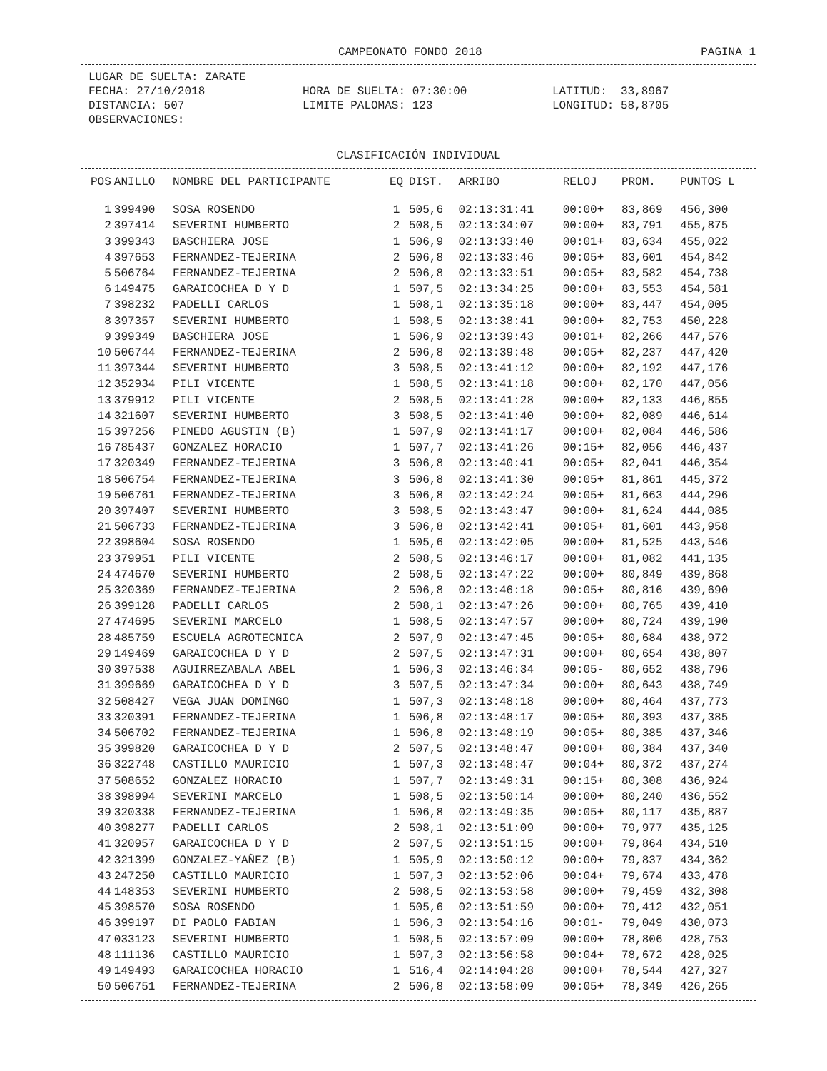CAMPEONATO FONDO 2018 PAGINA 1
| LUGAR DE SUELTA: ZARATE | | |
| FECHA: 27/10/2018 | HORA DE SUELTA: 07:30:00 | LATITUD: 33,8967 |
| DISTANCIA: 507 | LIMITE PALOMAS: 123 | LONGITUD: 58,8705 |
| OBSERVACIONES: | | |
CLASIFICACIÓN INDIVIDUAL
| POS | ANILLO | NOMBRE DEL PARTICIPANTE | EQ | DIST. | ARRIBO | RELOJ | PROM. | PUNTOS L |
| --- | --- | --- | --- | --- | --- | --- | --- | --- |
| 1 | 399490 | SOSA ROSENDO | 1 | 505,6 | 02:13:31:41 | 00:00+ | 83,869 | 456,300 |
| 2 | 397414 | SEVERINI HUMBERTO | 2 | 508,5 | 02:13:34:07 | 00:00+ | 83,791 | 455,875 |
| 3 | 399343 | BASCHIERA JOSE | 1 | 506,9 | 02:13:33:40 | 00:01+ | 83,634 | 455,022 |
| 4 | 397653 | FERNANDEZ-TEJERINA | 2 | 506,8 | 02:13:33:46 | 00:05+ | 83,601 | 454,842 |
| 5 | 506764 | FERNANDEZ-TEJERINA | 2 | 506,8 | 02:13:33:51 | 00:05+ | 83,582 | 454,738 |
| 6 | 149475 | GARAICOCHEA D Y D | 1 | 507,5 | 02:13:34:25 | 00:00+ | 83,553 | 454,581 |
| 7 | 398232 | PADELLI CARLOS | 1 | 508,1 | 02:13:35:18 | 00:00+ | 83,447 | 454,005 |
| 8 | 397357 | SEVERINI HUMBERTO | 1 | 508,5 | 02:13:38:41 | 00:00+ | 82,753 | 450,228 |
| 9 | 399349 | BASCHIERA JOSE | 1 | 506,9 | 02:13:39:43 | 00:01+ | 82,266 | 447,576 |
| 10 | 506744 | FERNANDEZ-TEJERINA | 2 | 506,8 | 02:13:39:48 | 00:05+ | 82,237 | 447,420 |
| 11 | 397344 | SEVERINI HUMBERTO | 3 | 508,5 | 02:13:41:12 | 00:00+ | 82,192 | 447,176 |
| 12 | 352934 | PILI VICENTE | 1 | 508,5 | 02:13:41:18 | 00:00+ | 82,170 | 447,056 |
| 13 | 379912 | PILI VICENTE | 2 | 508,5 | 02:13:41:28 | 00:00+ | 82,133 | 446,855 |
| 14 | 321607 | SEVERINI HUMBERTO | 3 | 508,5 | 02:13:41:40 | 00:00+ | 82,089 | 446,614 |
| 15 | 397256 | PINEDO AGUSTIN (B) | 1 | 507,9 | 02:13:41:17 | 00:00+ | 82,084 | 446,586 |
| 16 | 785437 | GONZALEZ HORACIO | 1 | 507,7 | 02:13:41:26 | 00:15+ | 82,056 | 446,437 |
| 17 | 320349 | FERNANDEZ-TEJERINA | 3 | 506,8 | 02:13:40:41 | 00:05+ | 82,041 | 446,354 |
| 18 | 506754 | FERNANDEZ-TEJERINA | 3 | 506,8 | 02:13:41:30 | 00:05+ | 81,861 | 445,372 |
| 19 | 506761 | FERNANDEZ-TEJERINA | 3 | 506,8 | 02:13:42:24 | 00:05+ | 81,663 | 444,296 |
| 20 | 397407 | SEVERINI HUMBERTO | 3 | 508,5 | 02:13:43:47 | 00:00+ | 81,624 | 444,085 |
| 21 | 506733 | FERNANDEZ-TEJERINA | 3 | 506,8 | 02:13:42:41 | 00:05+ | 81,601 | 443,958 |
| 22 | 398604 | SOSA ROSENDO | 1 | 505,6 | 02:13:42:05 | 00:00+ | 81,525 | 443,546 |
| 23 | 379951 | PILI VICENTE | 2 | 508,5 | 02:13:46:17 | 00:00+ | 81,082 | 441,135 |
| 24 | 474670 | SEVERINI HUMBERTO | 2 | 508,5 | 02:13:47:22 | 00:00+ | 80,849 | 439,868 |
| 25 | 320369 | FERNANDEZ-TEJERINA | 2 | 506,8 | 02:13:46:18 | 00:05+ | 80,816 | 439,690 |
| 26 | 399128 | PADELLI CARLOS | 2 | 508,1 | 02:13:47:26 | 00:00+ | 80,765 | 439,410 |
| 27 | 474695 | SEVERINI MARCELO | 1 | 508,5 | 02:13:47:57 | 00:00+ | 80,724 | 439,190 |
| 28 | 485759 | ESCUELA AGROTECNICA | 2 | 507,9 | 02:13:47:45 | 00:05+ | 80,684 | 438,972 |
| 29 | 149469 | GARAICOCHEA D Y D | 2 | 507,5 | 02:13:47:31 | 00:00+ | 80,654 | 438,807 |
| 30 | 397538 | AGUIRREZABALA ABEL | 1 | 506,3 | 02:13:46:34 | 00:05- | 80,652 | 438,796 |
| 31 | 399669 | GARAICOCHEA D Y D | 3 | 507,5 | 02:13:47:34 | 00:00+ | 80,643 | 438,749 |
| 32 | 508427 | VEGA JUAN DOMINGO | 1 | 507,3 | 02:13:48:18 | 00:00+ | 80,464 | 437,773 |
| 33 | 320391 | FERNANDEZ-TEJERINA | 1 | 506,8 | 02:13:48:17 | 00:05+ | 80,393 | 437,385 |
| 34 | 506702 | FERNANDEZ-TEJERINA | 1 | 506,8 | 02:13:48:19 | 00:05+ | 80,385 | 437,346 |
| 35 | 399820 | GARAICOCHEA D Y D | 2 | 507,5 | 02:13:48:47 | 00:00+ | 80,384 | 437,340 |
| 36 | 322748 | CASTILLO MAURICIO | 1 | 507,3 | 02:13:48:47 | 00:04+ | 80,372 | 437,274 |
| 37 | 508652 | GONZALEZ HORACIO | 1 | 507,7 | 02:13:49:31 | 00:15+ | 80,308 | 436,924 |
| 38 | 398994 | SEVERINI MARCELO | 1 | 508,5 | 02:13:50:14 | 00:00+ | 80,240 | 436,552 |
| 39 | 320338 | FERNANDEZ-TEJERINA | 1 | 506,8 | 02:13:49:35 | 00:05+ | 80,117 | 435,887 |
| 40 | 398277 | PADELLI CARLOS | 2 | 508,1 | 02:13:51:09 | 00:00+ | 79,977 | 435,125 |
| 41 | 320957 | GARAICOCHEA D Y D | 2 | 507,5 | 02:13:51:15 | 00:00+ | 79,864 | 434,510 |
| 42 | 321399 | GONZALEZ-YAÑEZ (B) | 1 | 505,9 | 02:13:50:12 | 00:00+ | 79,837 | 434,362 |
| 43 | 247250 | CASTILLO MAURICIO | 1 | 507,3 | 02:13:52:06 | 00:04+ | 79,674 | 433,478 |
| 44 | 148353 | SEVERINI HUMBERTO | 2 | 508,5 | 02:13:53:58 | 00:00+ | 79,459 | 432,308 |
| 45 | 398570 | SOSA ROSENDO | 1 | 505,6 | 02:13:51:59 | 00:00+ | 79,412 | 432,051 |
| 46 | 399197 | DI PAOLO FABIAN | 1 | 506,3 | 02:13:54:16 | 00:01- | 79,049 | 430,073 |
| 47 | 033123 | SEVERINI HUMBERTO | 1 | 508,5 | 02:13:57:09 | 00:00+ | 78,806 | 428,753 |
| 48 | 111136 | CASTILLO MAURICIO | 1 | 507,3 | 02:13:56:58 | 00:04+ | 78,672 | 428,025 |
| 49 | 149493 | GARAICOCHEA HORACIO | 1 | 516,4 | 02:14:04:28 | 00:00+ | 78,544 | 427,327 |
| 50 | 506751 | FERNANDEZ-TEJERINA | 2 | 506,8 | 02:13:58:09 | 00:05+ | 78,349 | 426,265 |